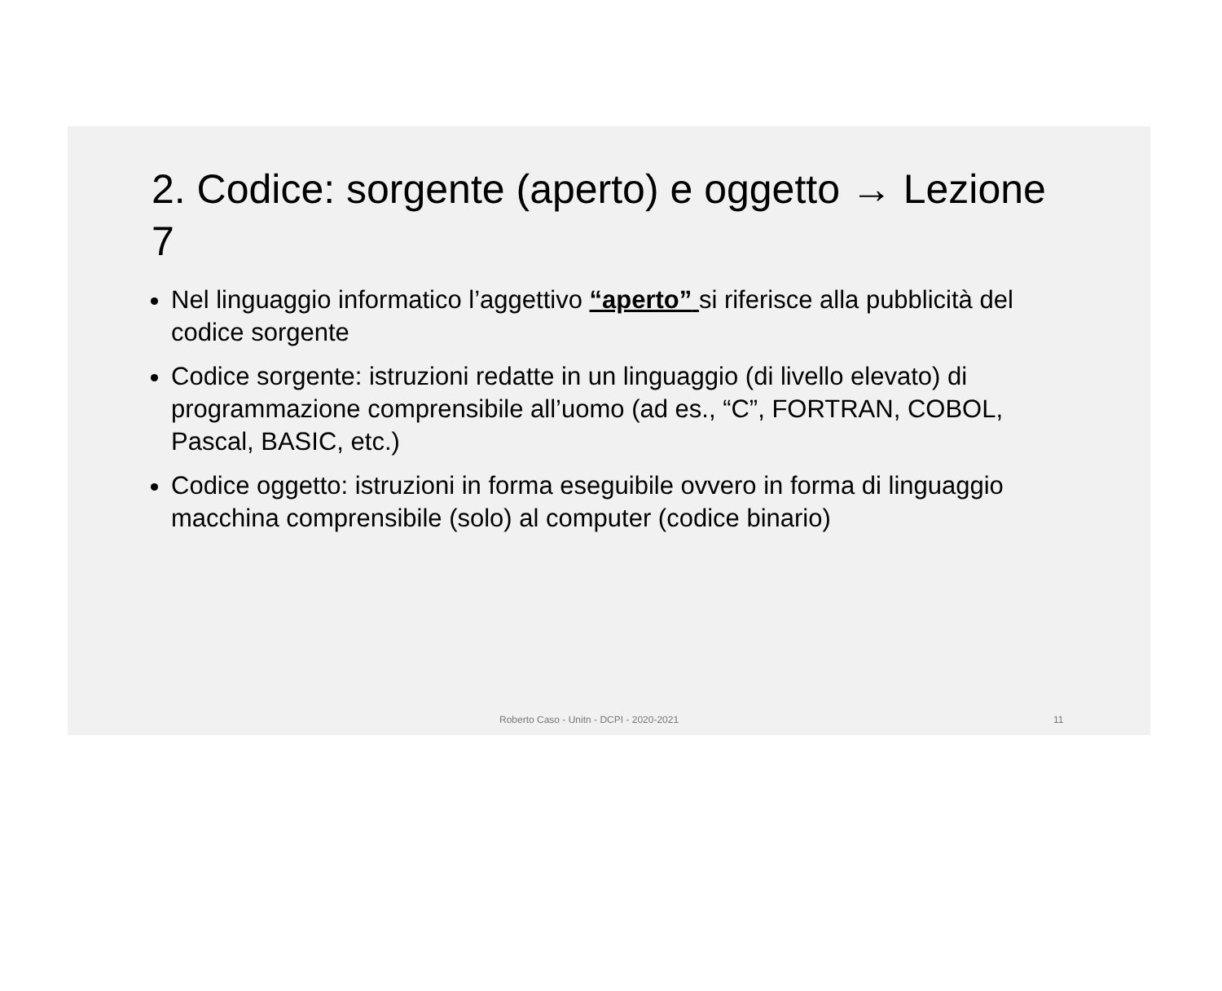2. Codice: sorgente (aperto) e oggetto → Lezione 7
Nel linguaggio informatico l’aggettivo “aperto” si riferisce alla pubblicità del codice sorgente
Codice sorgente: istruzioni redatte in un linguaggio (di livello elevato) di programmazione comprensibile all’uomo (ad es., “C”, FORTRAN, COBOL, Pascal, BASIC, etc.)
Codice oggetto: istruzioni in forma eseguibile ovvero in forma di linguaggio macchina comprensibile (solo) al computer (codice binario)
Roberto Caso - Unitn - DCPI - 2020-2021 11